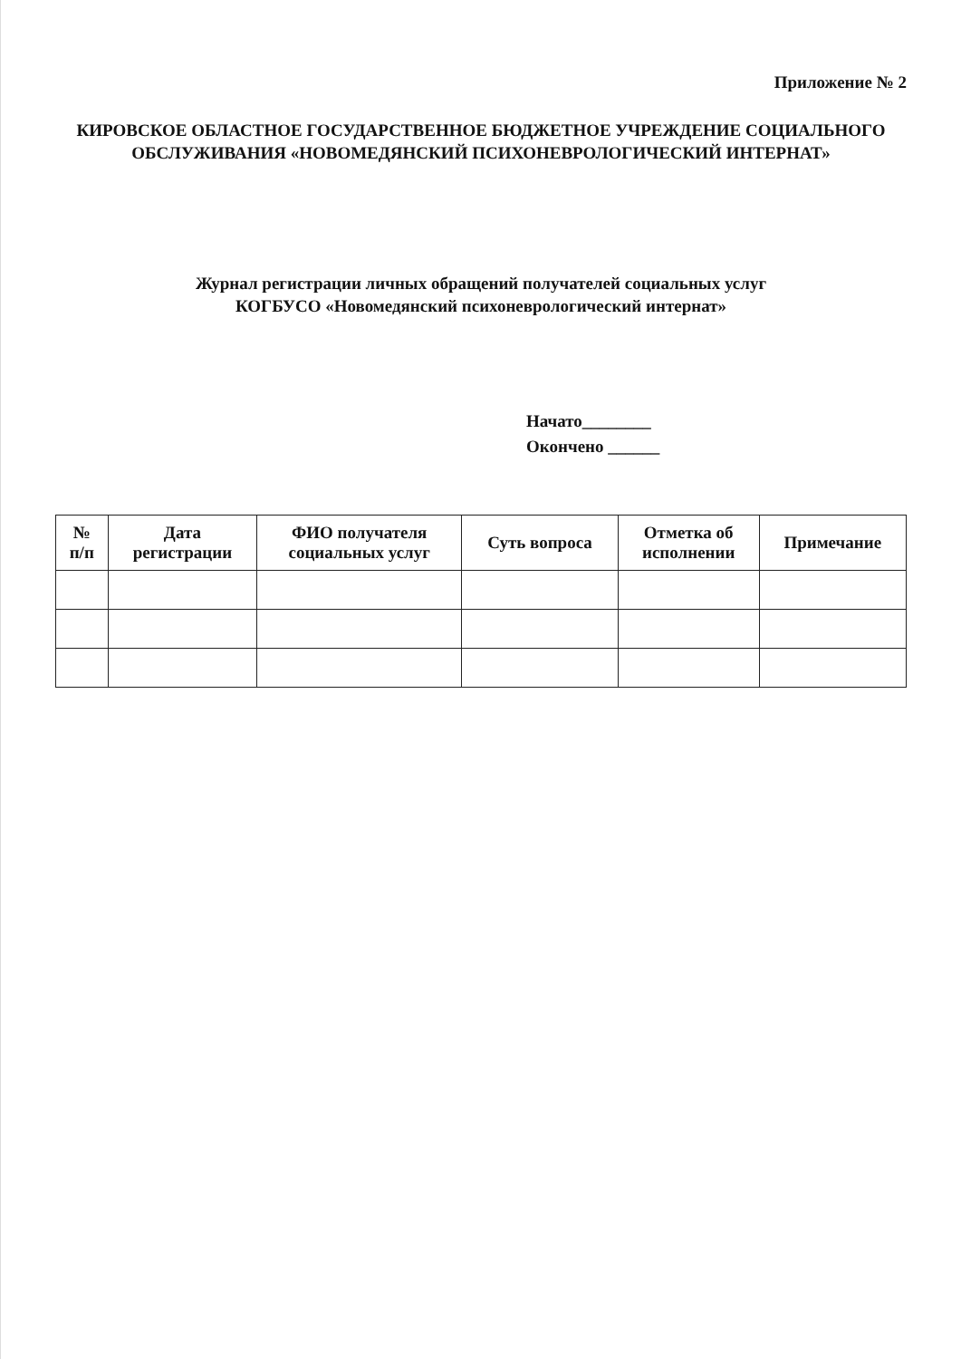Приложение № 2
КИРОВСКОЕ ОБЛАСТНОЕ ГОСУДАРСТВЕННОЕ БЮДЖЕТНОЕ УЧРЕЖДЕНИЕ СОЦИАЛЬНОГО
ОБСЛУЖИВАНИЯ «НОВОМЕДЯНСКИЙ ПСИХОНЕВРОЛОГИЧЕСКИЙ ИНТЕРНАТ»
Журнал регистрации личных обращений получателей социальных услуг
КОГБУСО «Новомедянский психоневрологический интернат»
Начато________
Окончено ______
| № п/п | Дата регистрации | ФИО получателя социальных услуг | Суть вопроса | Отметка об исполнении | Примечание |
| --- | --- | --- | --- | --- | --- |